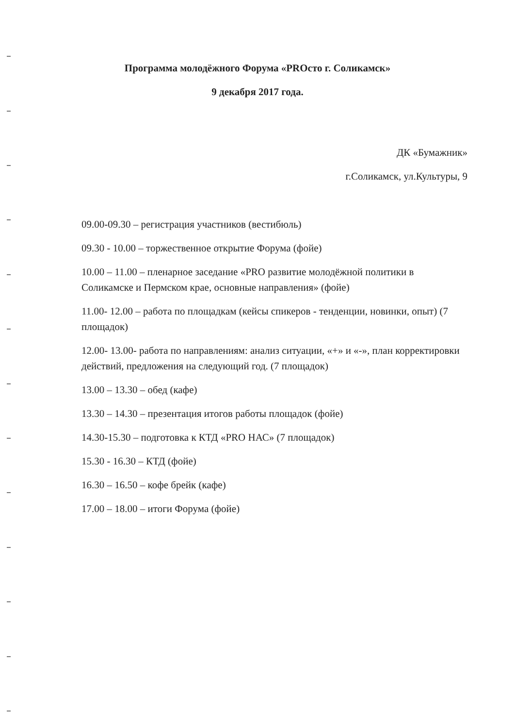Программа молодёжного Форума «PROсто г. Соликамск»
9 декабря 2017 года.
ДК «Бумажник»
г.Соликамск, ул.Культуры, 9
09.00-09.30 – регистрация участников (вестибюль)
09.30 - 10.00 – торжественное открытие Форума (фойе)
10.00 – 11.00 – пленарное заседание «PRO развитие молодёжной политики в Соликамске и Пермском крае, основные направления» (фойе)
11.00- 12.00 – работа по площадкам (кейсы спикеров - тенденции, новинки, опыт) (7 площадок)
12.00- 13.00- работа по направлениям: анализ ситуации, «+» и «-», план корректировки действий, предложения на следующий год. (7 площадок)
13.00 – 13.30 – обед (кафе)
13.30 – 14.30 – презентация итогов работы площадок (фойе)
14.30-15.30 – подготовка к КТД «PRO НАС» (7 площадок)
15.30 - 16.30 – КТД (фойе)
16.30 – 16.50 – кофе брейк (кафе)
17.00 – 18.00 – итоги Форума (фойе)